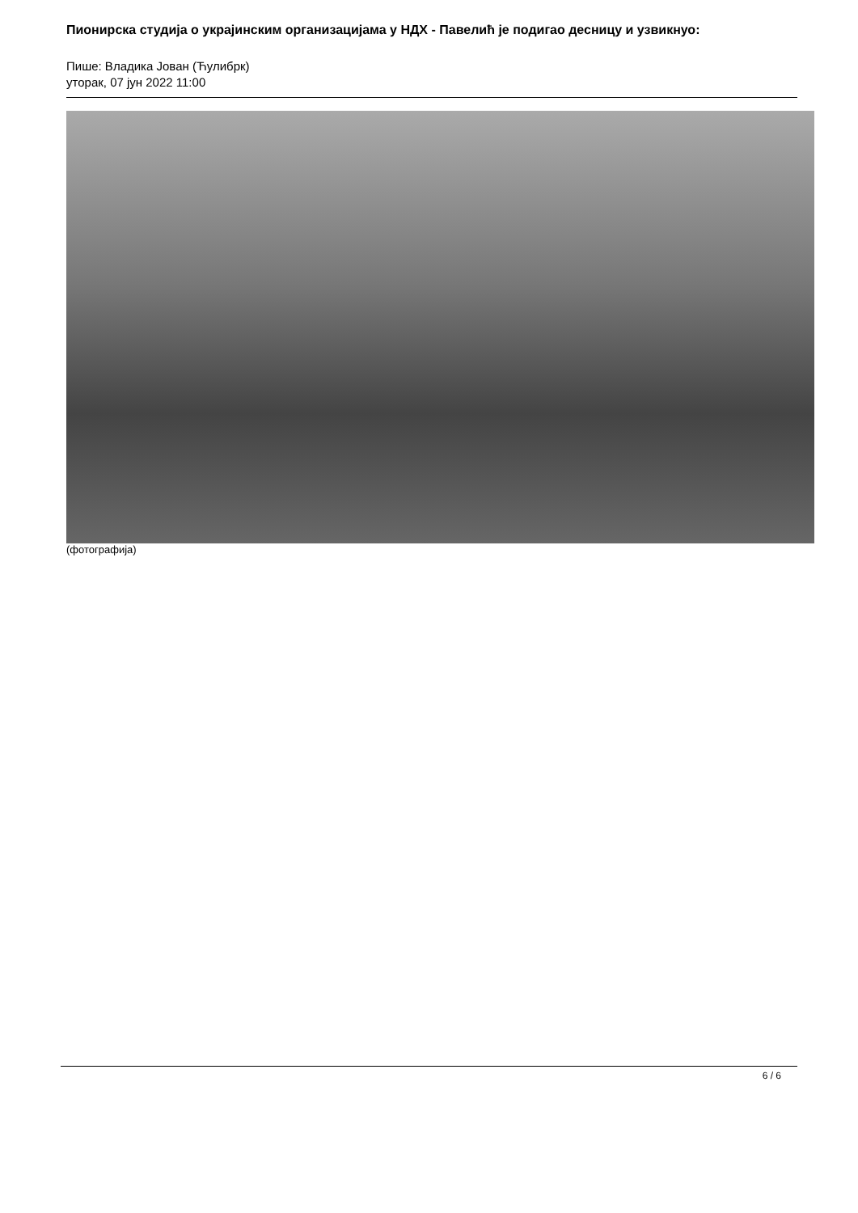Пионирска студија о украјинским организацијама у НДХ - Павелић је подигао десницу и узвикнуо:
Пише: Владика Јован (Ћулибрк)
уторак, 07 јун 2022 11:00
(фотографија)
6 / 6